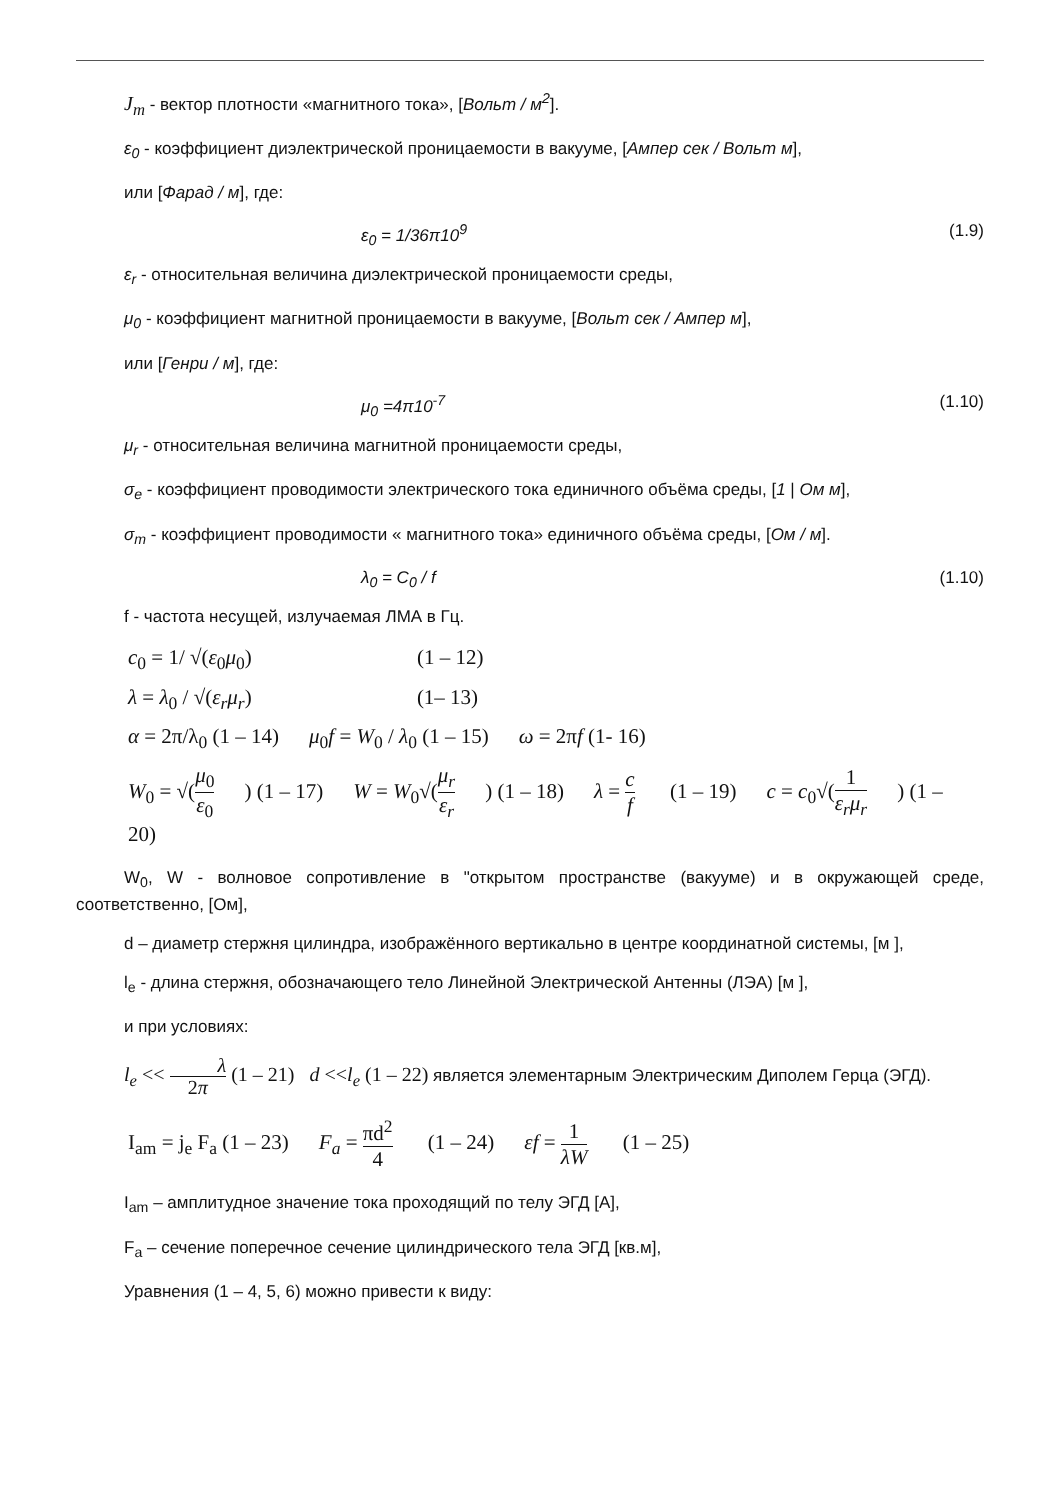J<sub>m</sub> - вектор плотности «магнитного тока», [Вольт / м<sup>2</sup>].
ε<sub>0</sub> - коэффициент диэлектрической проницаемости в вакууме, [Ампер сек / Вольт м],
или [Фарад / м], где:
ε<sub>0</sub> = 1/36π10<sup>9</sup> (1.9)
ε<sub>r</sub> - относительная величина диэлектрической проницаемости среды,
μ<sub>0</sub> - коэффициент магнитной проницаемости в вакууме, [Вольт сек / Ампер м],
или [Генри / м], где:
μ<sub>0</sub> =4π10<sup>-7</sup> (1.10)
μ<sub>r</sub> - относительная величина магнитной проницаемости среды,
σ<sub>e</sub> - коэффициент проводимости электрического тока единичного объёма среды, [1 | Ом м],
σ<sub>m</sub> - коэффициент проводимости « магнитного тока» единичного объёма среды, [Ом / м].
λ<sub>0</sub> = C<sub>0</sub> / f (1.10)
f - частота несущей, излучаемая ЛМА в Гц.
c<sub>0</sub> = 1/ √(ε<sub>0</sub>μ<sub>0</sub>) (1 – 12)
λ = λ<sub>0</sub> / √(ε<sub>r</sub>μ<sub>r</sub>) (1– 13)
α = 2π/λ<sub>0</sub> (1 – 14) μ<sub>0</sub>f = W<sub>0</sub> / λ<sub>0</sub> (1 – 15) ω = 2πf (1- 16)
W<sub>0</sub> = √(μ<sub>0</sub> ε<sub>0</sub>) (1 – 17) W = W<sub>0</sub>√(μ<sub>r</sub> ε<sub>r</sub>) (1 – 18) λ = c f (1 – 19) c = c<sub>0</sub>√(1 ε<sub>r</sub>μ<sub>r</sub>) (1 – 20)
W<sub>0</sub>, W - волновое сопротивление в "открытом пространстве (вакууме) и в окружающей среде, соответственно, [Ом],
d – диаметр стержня цилиндра, изображённого вертикально в центре координатной системы, [м ],
l<sub>e</sub> - длина стержня, обозначающего тело Линейной Электрической Антенны (ЛЭА) [м ],
и при условиях:
l<sub>e</sub> << λ 2π (1 – 21) d <<l<sub>e</sub> (1 – 22) является элементарным Электрическим Диполем Герца (ЭГД).
I<sub>am</sub> = j<sub>e</sub> F<sub>a</sub> (1 – 23) F<sub>a</sub> = πd<sup>2</sup> 4 (1 – 24) εf = 1 λW (1 – 25)
I<sub>am</sub> – амплитудное значение тока проходящий по телу ЭГД [А],
F<sub>a</sub> – сечение поперечное сечение цилиндрического тела ЭГД [кв.м],
Уравнения (1 – 4, 5, 6) можно привести к виду: